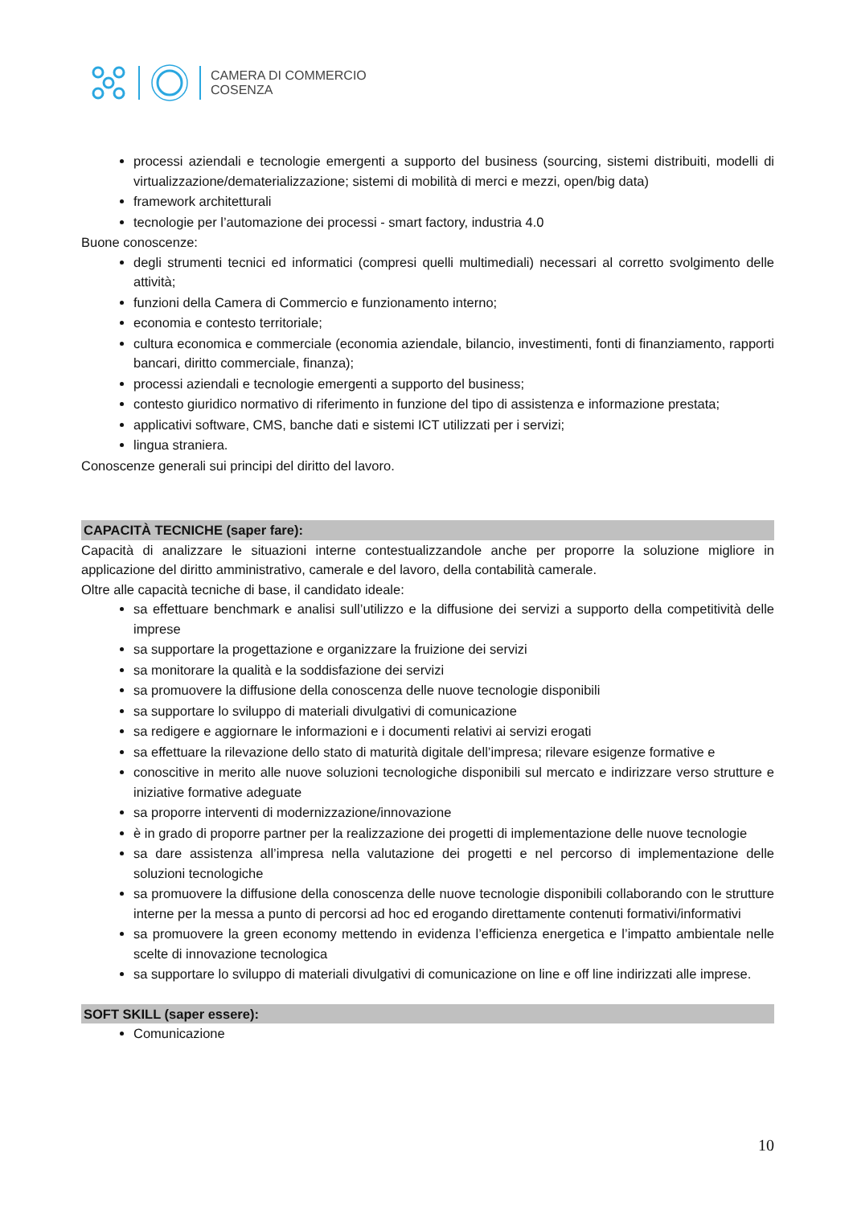CAMERA DI COMMERCIO
COSENZA
processi aziendali e tecnologie emergenti a supporto del business (sourcing, sistemi distribuiti, modelli di virtualizzazione/dematerializzazione; sistemi di mobilità di merci e mezzi, open/big data)
framework architetturali
tecnologie per l’automazione dei processi - smart factory, industria 4.0
Buone conoscenze:
degli strumenti tecnici ed informatici (compresi quelli multimediali) necessari al corretto svolgimento delle attività;
funzioni della Camera di Commercio e funzionamento interno;
economia e contesto territoriale;
cultura economica e commerciale (economia aziendale, bilancio, investimenti, fonti di finanziamento, rapporti bancari, diritto commerciale, finanza);
processi aziendali e tecnologie emergenti a supporto del business;
contesto giuridico normativo di riferimento in funzione del tipo di assistenza e informazione prestata;
applicativi software, CMS, banche dati e sistemi ICT utilizzati per i servizi;
lingua straniera.
Conoscenze generali sui principi del diritto del lavoro.
CAPACITÀ TECNICHE (saper fare):
Capacità di analizzare le situazioni interne contestualizzandole anche per proporre la soluzione migliore in applicazione del diritto amministrativo, camerale e del lavoro, della contabilità camerale.
Oltre alle capacità tecniche di base, il candidato ideale:
sa effettuare benchmark e analisi sull’utilizzo e la diffusione dei servizi a supporto della competitività delle imprese
sa supportare la progettazione e organizzare la fruizione dei servizi
sa monitorare la qualità e la soddisfazione dei servizi
sa promuovere la diffusione della conoscenza delle nuove tecnologie disponibili
sa supportare lo sviluppo di materiali divulgativi di comunicazione
sa redigere e aggiornare le informazioni e i documenti relativi ai servizi erogati
sa effettuare la rilevazione dello stato di maturità digitale dell’impresa; rilevare esigenze formative e
conoscitive in merito alle nuove soluzioni tecnologiche disponibili sul mercato e indirizzare verso strutture e iniziative formative adeguate
sa proporre interventi di modernizzazione/innovazione
è in grado di proporre partner per la realizzazione dei progetti di implementazione delle nuove tecnologie
sa dare assistenza all’impresa nella valutazione dei progetti e nel percorso di implementazione delle soluzioni tecnologiche
sa promuovere la diffusione della conoscenza delle nuove tecnologie disponibili collaborando con le strutture interne per la messa a punto di percorsi ad hoc ed erogando direttamente contenuti formativi/informativi
sa promuovere la green economy mettendo in evidenza l’efficienza energetica e l’impatto ambientale nelle scelte di innovazione tecnologica
sa supportare lo sviluppo di materiali divulgativi di comunicazione on line e off line indirizzati alle imprese.
SOFT SKILL (saper essere):
Comunicazione
10